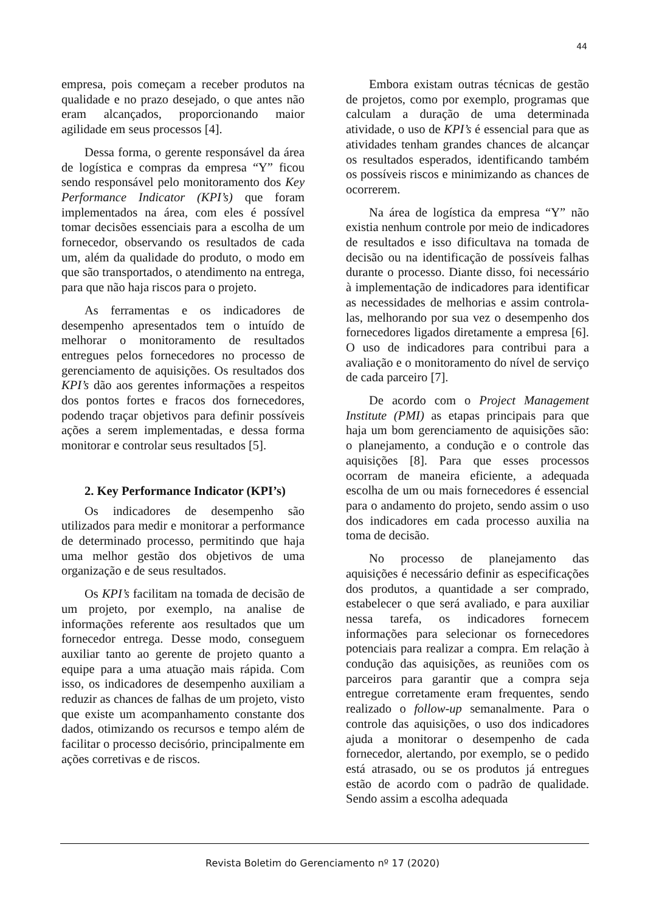44
empresa, pois começam a receber produtos na qualidade e no prazo desejado, o que antes não eram alcançados, proporcionando maior agilidade em seus processos [4].
Dessa forma, o gerente responsável da área de logística e compras da empresa “Y” ficou sendo responsável pelo monitoramento dos Key Performance Indicator (KPI’s) que foram implementados na área, com eles é possível tomar decisões essenciais para a escolha de um fornecedor, observando os resultados de cada um, além da qualidade do produto, o modo em que são transportados, o atendimento na entrega, para que não haja riscos para o projeto.
As ferramentas e os indicadores de desempenho apresentados tem o intuído de melhorar o monitoramento de resultados entregues pelos fornecedores no processo de gerenciamento de aquisições. Os resultados dos KPI’s dão aos gerentes informações a respeitos dos pontos fortes e fracos dos fornecedores, podendo traçar objetivos para definir possíveis ações a serem implementadas, e dessa forma monitorar e controlar seus resultados [5].
2. Key Performance Indicator (KPI’s)
Os indicadores de desempenho são utilizados para medir e monitorar a performance de determinado processo, permitindo que haja uma melhor gestão dos objetivos de uma organização e de seus resultados.
Os KPI’s facilitam na tomada de decisão de um projeto, por exemplo, na analise de informações referente aos resultados que um fornecedor entrega. Desse modo, conseguem auxiliar tanto ao gerente de projeto quanto a equipe para a uma atuação mais rápida. Com isso, os indicadores de desempenho auxiliam a reduzir as chances de falhas de um projeto, visto que existe um acompanhamento constante dos dados, otimizando os recursos e tempo além de facilitar o processo decisório, principalmente em ações corretivas e de riscos.
Embora existam outras técnicas de gestão de projetos, como por exemplo, programas que calculam a duração de uma determinada atividade, o uso de KPI’s é essencial para que as atividades tenham grandes chances de alcançar os resultados esperados, identificando também os possíveis riscos e minimizando as chances de ocorrerem.
Na área de logística da empresa “Y” não existia nenhum controle por meio de indicadores de resultados e isso dificultava na tomada de decisão ou na identificação de possíveis falhas durante o processo. Diante disso, foi necessário à implementação de indicadores para identificar as necessidades de melhorias e assim controla-las, melhorando por sua vez o desempenho dos fornecedores ligados diretamente a empresa [6]. O uso de indicadores para contribui para a avaliação e o monitoramento do nível de serviço de cada parceiro [7].
De acordo com o Project Management Institute (PMI) as etapas principais para que haja um bom gerenciamento de aquisições são: o planejamento, a condução e o controle das aquisições [8]. Para que esses processos ocorram de maneira eficiente, a adequada escolha de um ou mais fornecedores é essencial para o andamento do projeto, sendo assim o uso dos indicadores em cada processo auxilia na toma de decisão.
No processo de planejamento das aquisições é necessário definir as especificações dos produtos, a quantidade a ser comprado, estabelecer o que será avaliado, e para auxiliar nessa tarefa, os indicadores fornecem informações para selecionar os fornecedores potenciais para realizar a compra. Em relação à condução das aquisições, as reuniões com os parceiros para garantir que a compra seja entregue corretamente eram frequentes, sendo realizado o follow-up semanalmente. Para o controle das aquisições, o uso dos indicadores ajuda a monitorar o desempenho de cada fornecedor, alertando, por exemplo, se o pedido está atrasado, ou se os produtos já entregues estão de acordo com o padrão de qualidade. Sendo assim a escolha adequada
Revista Boletim do Gerenciamento nº 17 (2020)